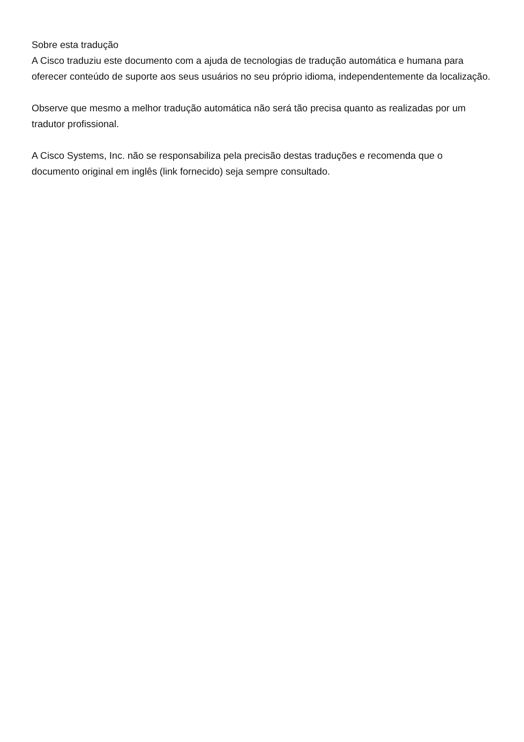Sobre esta tradução
A Cisco traduziu este documento com a ajuda de tecnologias de tradução automática e humana para oferecer conteúdo de suporte aos seus usuários no seu próprio idioma, independentemente da localização.
Observe que mesmo a melhor tradução automática não será tão precisa quanto as realizadas por um tradutor profissional.
A Cisco Systems, Inc. não se responsabiliza pela precisão destas traduções e recomenda que o documento original em inglês (link fornecido) seja sempre consultado.